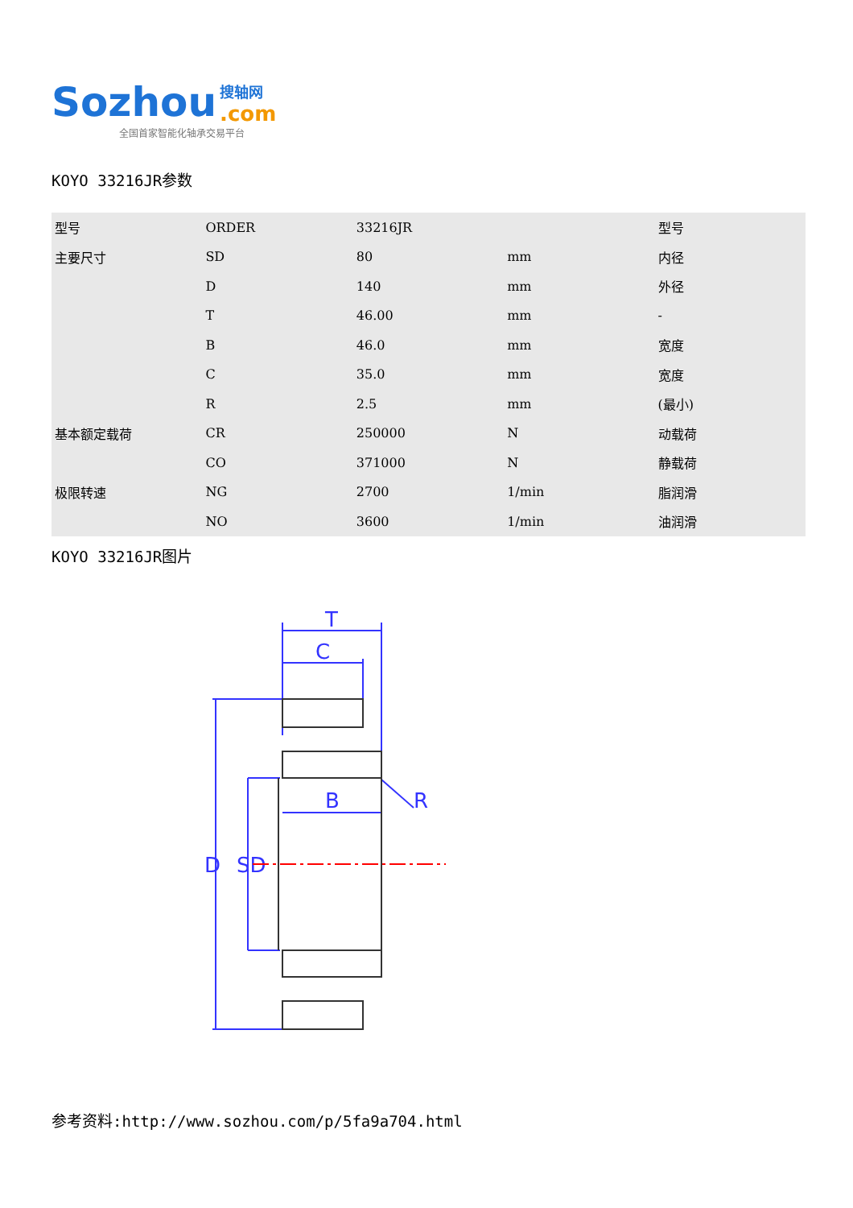Sozhou 搜轴网
.com
全国首家智能化轴承交易平台
KOYO 33216JR参数
| 型号 | ORDER | 33216JR | | 型号 |
| 主要尺寸 | SD | 80 | mm | 内径 |
| | D | 140 | mm | 外径 |
| | T | 46.00 | mm | - |
| | B | 46.0 | mm | 宽度 |
| | C | 35.0 | mm | 宽度 |
| | R | 2.5 | mm | (最小) |
| 基本额定载荷 | CR | 250000 | N | 动载荷 |
| | CO | 371000 | N | 静载荷 |
| 极限转速 | NG | 2700 | 1/min | 脂润滑 |
| | NO | 3600 | 1/min | 油润滑 |
KOYO 33216JR图片
T
C
B
R
D
SD
参考资料:http://www.sozhou.com/p/5fa9a704.html